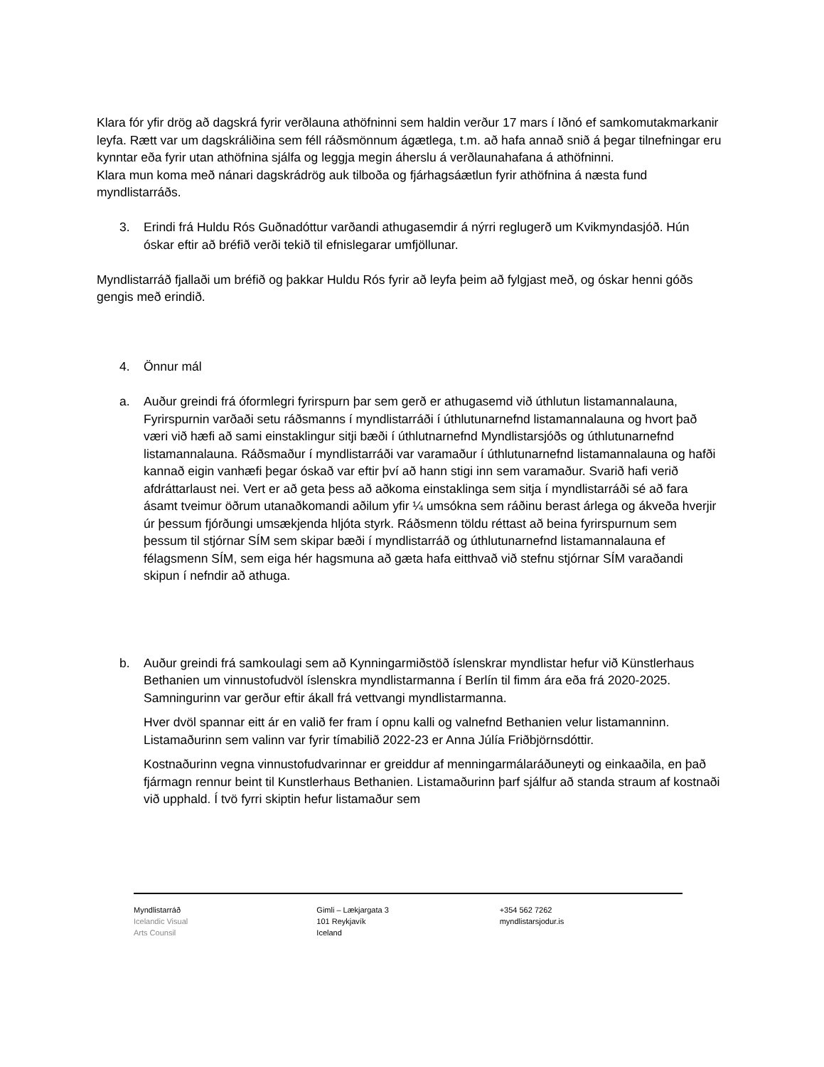Klara fór yfir drög að dagskrá fyrir verðlauna athöfninni sem haldin verður 17 mars í Iðnó ef samkomutakmarkanir leyfa. Rætt var um dagskráliðina sem féll ráðsmönnum ágætlega, t.m. að hafa annað snið á þegar tilnefningar eru kynntar eða fyrir utan athöfnina sjálfa og leggja megin áherslu á verðlaunahafana á athöfninni.
Klara mun koma með nánari dagskrádrög auk tilboða og fjárhagsáætlun fyrir athöfnina á næsta fund myndlistarráðs.
3. Erindi frá Huldu Rós Guðnadóttur varðandi athugasemdir á nýrri reglugerð um Kvikmyndasjóð. Hún óskar eftir að bréfið verði tekið til efnislegarar umfjöllunar.
Myndlistarráð fjallaði um bréfið og þakkar Huldu Rós fyrir að leyfa þeim að fylgjast með, og óskar henni góðs gengis með erindið.
4. Önnur mál
a. Auður greindi frá óformlegri fyrirspurn þar sem gerð er athugasemd við úthlutun listamannalauna, Fyrirspurnin varðaði setu ráðsmanns í myndlistarráði í úthlutunarnefnd listamannalauna og hvort það væri við hæfi að sami einstaklingur sitji bæði í úthlutnarnefnd Myndlistarsjóðs og úthlutunarnefnd listamannalauna. Ráðsmaður í myndlistarráði var varamaður í úthlutunarnefnd listamannalauna og hafði kannað eigin vanhæfi þegar óskað var eftir því að hann stigi inn sem varamaður. Svarið hafi verið afdráttarlaust nei. Vert er að geta þess að aðkoma einstaklinga sem sitja í myndlistarráði sé að fara ásamt tveimur öðrum utanaðkomandi aðilum yfir ¼ umsókna sem ráðinu berast árlega og ákveða hverjir úr þessum fjórðungi umsækjenda hljóta styrk. Ráðsmenn töldu réttast að beina fyrirspurnum sem þessum til stjórnar SÍM sem skipar bæði í myndlistarráð og úthlutunarnefnd listamannalauna ef félagsmenn SÍM, sem eiga hér hagsmuna að gæta hafa eitthvað við stefnu stjórnar SÍM varaðandi skipun í nefndir að athuga.
b. Auður greindi frá samkoulagi sem að Kynningarmiðstöð íslenskrar myndlistar hefur við Künstlerhaus Bethanien um vinnustofudvöl íslenskra myndlistarmanna í Berlín til fimm ára eða frá 2020-2025. Samningurinn var gerður eftir ákall frá vettvangi myndlistarmanna.
Hver dvöl spannar eitt ár en valið fer fram í opnu kalli og valnefnd Bethanien velur listamanninn. Listamaðurinn sem valinn var fyrir tímabilið 2022-23 er Anna Júlía Friðbjörnsdóttir.
Kostnaðurinn vegna vinnustofudvarinnar er greiddur af menningarmálaráðuneyti og einkaaðila, en það fjármagn rennur beint til Kunstlerhaus Bethanien. Listamaðurinn þarf sjálfur að standa straum af kostnaði við upphald. Í tvö fyrri skiptin hefur listamaður sem
Myndlistarráð
Icelandic Visual
Arts Counsil
Gimli – Lækjargata 3
101 Reykjavík
Iceland
+354 562 7262
myndlistarsjodur.is